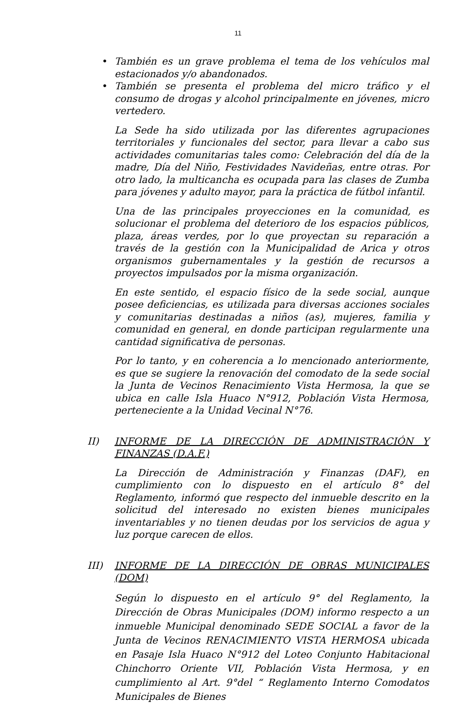11
• También es un grave problema el tema de los vehículos mal estacionados y/o abandonados.
• También se presenta el problema del micro tráfico y el consumo de drogas y alcohol principalmente en jóvenes, micro vertedero.
La Sede ha sido utilizada por las diferentes agrupaciones territoriales y funcionales del sector, para llevar a cabo sus actividades comunitarias tales como: Celebración del día de la madre, Día del Niño, Festividades Navideñas, entre otras. Por otro lado, la multicancha es ocupada para las clases de Zumba para jóvenes y adulto mayor, para la práctica de fútbol infantil.
Una de las principales proyecciones en la comunidad, es solucionar el problema del deterioro de los espacios públicos, plaza, áreas verdes, por lo que proyectan su reparación a través de la gestión con la Municipalidad de Arica y otros organismos gubernamentales y la gestión de recursos a proyectos impulsados por la misma organización.
En este sentido, el espacio físico de la sede social, aunque posee deficiencias, es utilizada para diversas acciones sociales y comunitarias destinadas a niños (as), mujeres, familia y comunidad en general, en donde participan regularmente una cantidad significativa de personas.
Por lo tanto, y en coherencia a lo mencionado anteriormente, es que se sugiere la renovación del comodato de la sede social la Junta de Vecinos Renacimiento Vista Hermosa, la que se ubica en calle Isla Huaco N°912, Población Vista Hermosa, perteneciente a la Unidad Vecinal N°76.
II) INFORME DE LA DIRECCIÓN DE ADMINISTRACIÓN Y FINANZAS (D.A.F.)
La Dirección de Administración y Finanzas (DAF), en cumplimiento con lo dispuesto en el artículo 8° del Reglamento, informó que respecto del inmueble descrito en la solicitud del interesado no existen bienes municipales inventariables y no tienen deudas por los servicios de agua y luz porque carecen de ellos.
III) INFORME DE LA DIRECCIÓN DE OBRAS MUNICIPALES (DOM)
Según lo dispuesto en el artículo 9° del Reglamento, la Dirección de Obras Municipales (DOM) informo respecto a un inmueble Municipal denominado SEDE SOCIAL a favor de la Junta de Vecinos RENACIMIENTO VISTA HERMOSA ubicada en Pasaje Isla Huaco N°912 del Loteo Conjunto Habitacional Chinchorro Oriente VII, Población Vista Hermosa, y en cumplimiento al Art. 9°del “ Reglamento Interno Comodatos Municipales de Bienes